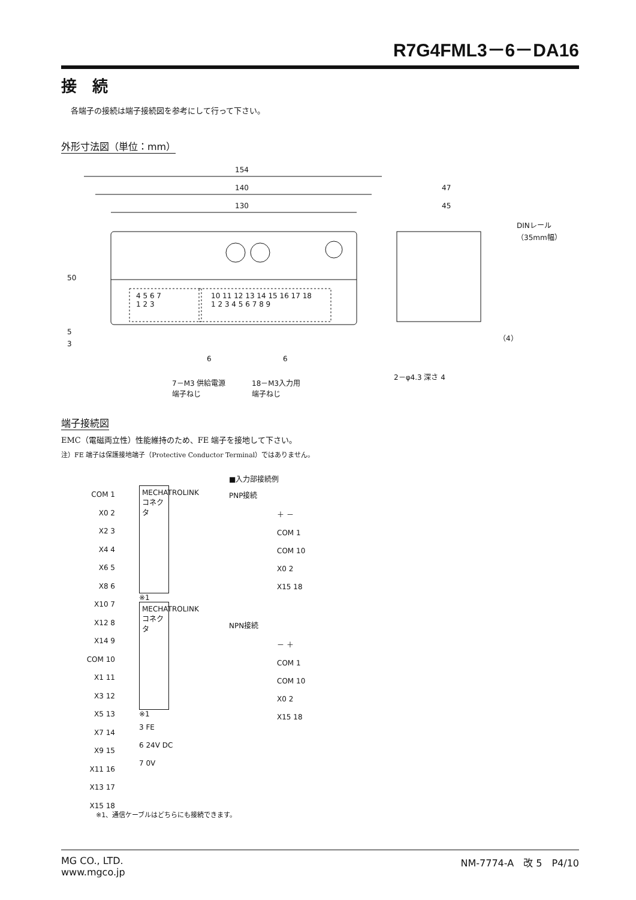R7G4FML3－6－DA16
接　続
各端子の接続は端子接続図を参考にして行って下さい。
外形寸法図（単位：mm）
154
140
130
47
45
DINレール
（35mm幅）
50
5
3
4 5 6 7
1 2 3
10 11 12 13 14 15 16 17 18
1 2 3 4 5 6 7 8 9
（4）
6 6
2－φ4.3 深さ 4
7－M3 供給電源
端子ねじ
18－M3入力用
端子ねじ
端子接続図
EMC（電磁両立性）性能維持のため、FE 端子を接地して下さい。
注）FE 端子は保護接地端子（Protective Conductor Terminal）ではありません。
COM 1
X0 2
X2 3
X4 4
X6 5
X8 6
X10 7
X12 8
X14 9
COM 10
X1 11
X3 12
X5 13
X7 14
X9 15
X11 16
X13 17
X15 18
MECHATROLINK コネクタ
※1
MECHATROLINK コネクタ
※1
3 FE
6 24V DC
7 0V
■入力部接続例
PNP接続
＋ －
COM 1
COM 10
X0 2
X15 18
NPN接続
－ ＋
COM 1
COM 10
X0 2
X15 18
※1、通信ケーブルはどちらにも接続できます。
MG CO., LTD.
www.mgco.jp
NM-7774-A　改 5　P4/10